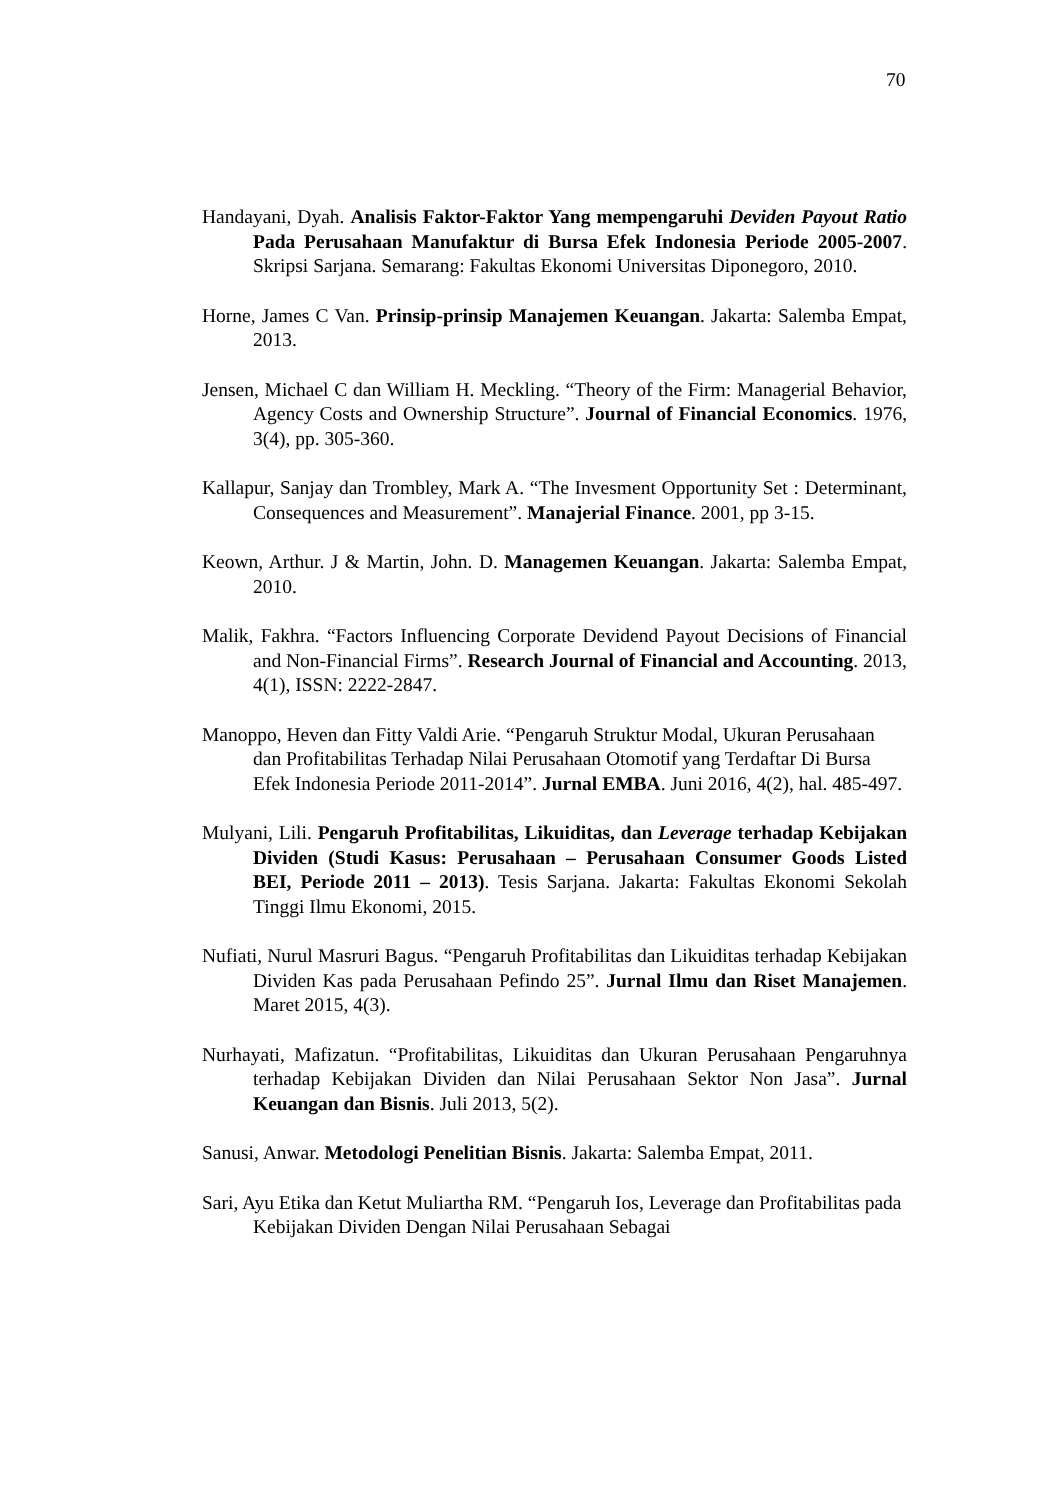70
Handayani, Dyah. Analisis Faktor-Faktor Yang mempengaruhi Deviden Payout Ratio Pada Perusahaan Manufaktur di Bursa Efek Indonesia Periode 2005-2007. Skripsi Sarjana. Semarang: Fakultas Ekonomi Universitas Diponegoro, 2010.
Horne, James C Van. Prinsip-prinsip Manajemen Keuangan. Jakarta: Salemba Empat, 2013.
Jensen, Michael C dan William H. Meckling. “Theory of the Firm: Managerial Behavior, Agency Costs and Ownership Structure”. Journal of Financial Economics. 1976, 3(4), pp. 305-360.
Kallapur, Sanjay dan Trombley, Mark A. “The Invesment Opportunity Set : Determinant, Consequences and Measurement”. Manajerial Finance. 2001, pp 3-15.
Keown, Arthur. J & Martin, John. D. Managemen Keuangan. Jakarta: Salemba Empat, 2010.
Malik, Fakhra. “Factors Influencing Corporate Devidend Payout Decisions of Financial and Non-Financial Firms”. Research Journal of Financial and Accounting. 2013, 4(1), ISSN: 2222-2847.
Manoppo, Heven dan Fitty Valdi Arie. “Pengaruh Struktur Modal, Ukuran Perusahaan dan Profitabilitas Terhadap Nilai Perusahaan Otomotif yang Terdaftar Di Bursa Efek Indonesia Periode 2011-2014”. Jurnal EMBA. Juni 2016, 4(2), hal. 485-497.
Mulyani, Lili. Pengaruh Profitabilitas, Likuiditas, dan Leverage terhadap Kebijakan Dividen (Studi Kasus: Perusahaan – Perusahaan Consumer Goods Listed BEI, Periode 2011 – 2013). Tesis Sarjana. Jakarta: Fakultas Ekonomi Sekolah Tinggi Ilmu Ekonomi, 2015.
Nufiati, Nurul Masruri Bagus. “Pengaruh Profitabilitas dan Likuiditas terhadap Kebijakan Dividen Kas pada Perusahaan Pefindo 25”. Jurnal Ilmu dan Riset Manajemen. Maret 2015, 4(3).
Nurhayati, Mafizatun. “Profitabilitas, Likuiditas dan Ukuran Perusahaan Pengaruhnya terhadap Kebijakan Dividen dan Nilai Perusahaan Sektor Non Jasa”. Jurnal Keuangan dan Bisnis. Juli 2013, 5(2).
Sanusi, Anwar. Metodologi Penelitian Bisnis. Jakarta: Salemba Empat, 2011.
Sari, Ayu Etika dan Ketut Muliartha RM. “Pengaruh Ios, Leverage dan Profitabilitas pada Kebijakan Dividen Dengan Nilai Perusahaan Sebagai